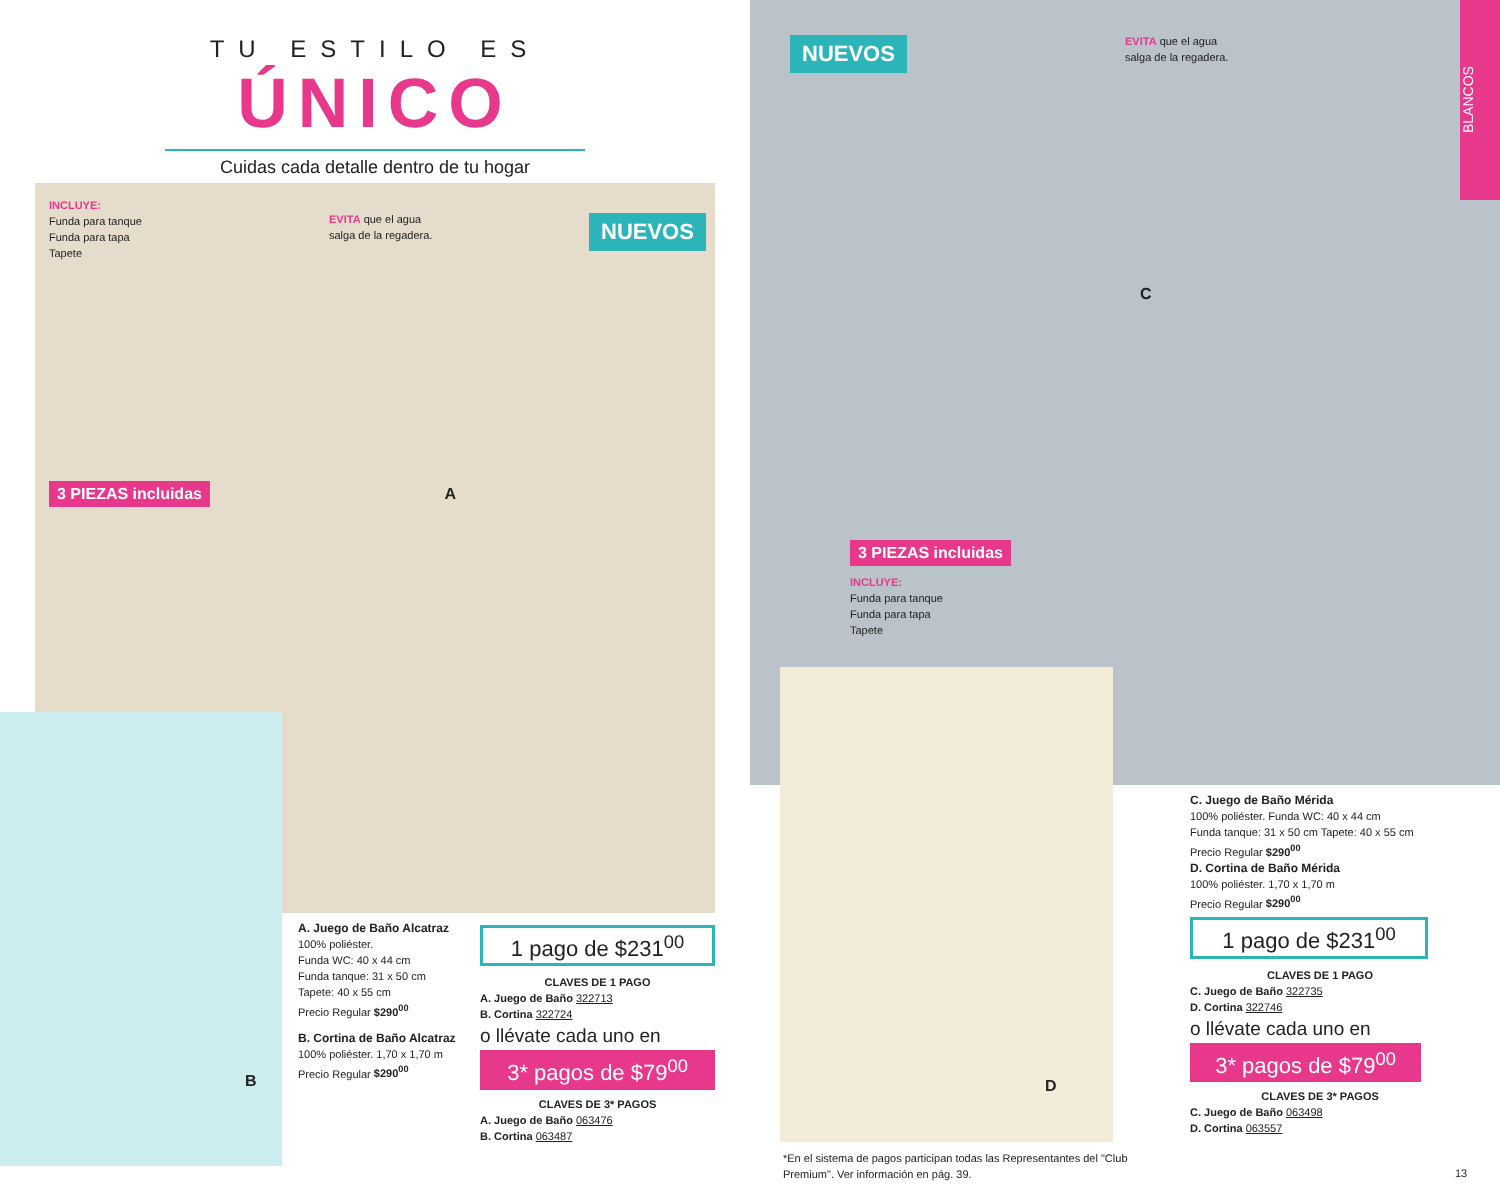TU ESTILO ES
ÚNICO
Cuidas cada detalle dentro de tu hogar
INCLUYE:
Funda para tanque
Funda para tapa
Tapete
EVITA que el agua
salga de la regadera.
NUEVOS
3 PIEZAS incluidas A
B
A. Juego de Baño Alcatraz
100% poliéster.
Funda WC: 40 x 44 cm
Funda tanque: 31 x 50 cm
Tapete: 40 x 55 cm
Precio Regular $290<sup>00</sup>
B. Cortina de Baño Alcatraz
100% poliéster. 1,70 x 1,70 m
Precio Regular $290<sup>00</sup>
1 pago de $231<sup>00</sup>
CLAVES DE 1 PAGO
A. Juego de Baño 322713
B. Cortina 322724
o llévate cada uno en
3* pagos de $79<sup>00</sup>
CLAVES DE 3* PAGOS
A. Juego de Baño 063476
B. Cortina 063487
NUEVOS
EVITA que el agua
salga de la regadera.
BLANCOS
C
3 PIEZAS incluidas
INCLUYE:
Funda para tanque
Funda para tapa
Tapete
D
*En el sistema de pagos participan todas las Representantes del "Club Premium". Ver información en pág. 39.
C. Juego de Baño Mérida
100% poliéster. Funda WC: 40 x 44 cm
Funda tanque: 31 x 50 cm Tapete: 40 x 55 cm
Precio Regular $290<sup>00</sup>
D. Cortina de Baño Mérida
100% poliéster. 1,70 x 1,70 m
Precio Regular $290<sup>00</sup>
1 pago de $231<sup>00</sup>
CLAVES DE 1 PAGO
C. Juego de Baño 322735
D. Cortina 322746
o llévate cada uno en
3* pagos de $79<sup>00</sup>
CLAVES DE 3* PAGOS
C. Juego de Baño 063498
D. Cortina 063557
13